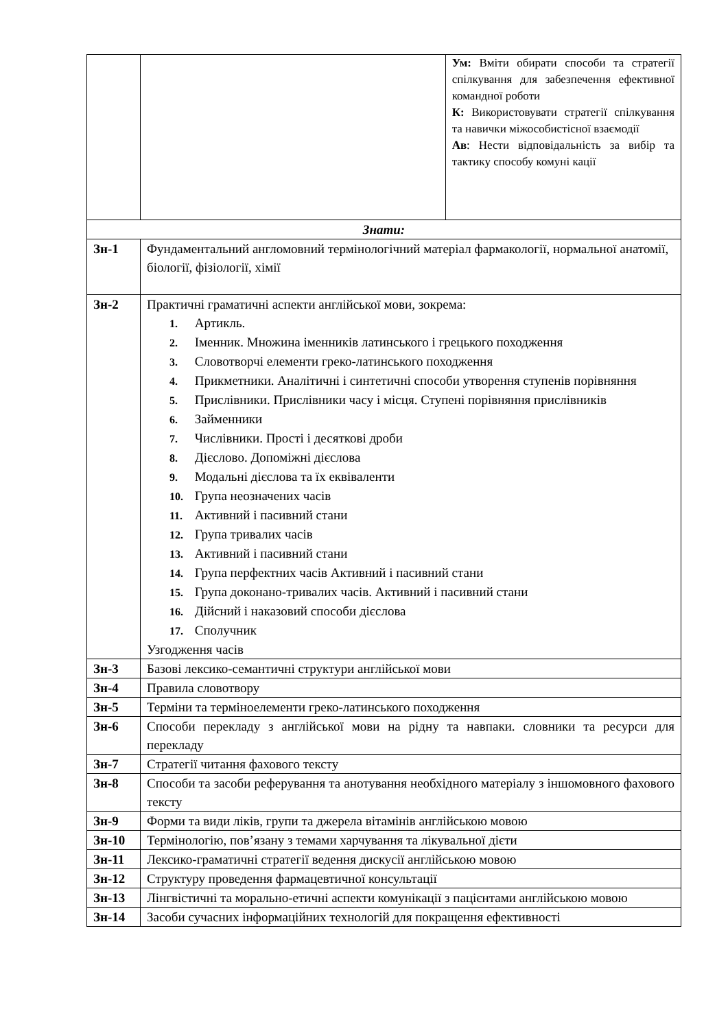| | | Ум: Вміти обирати способи та стратегії спілкування для забезпечення ефективної командної роботи К: Використовувати стратегії спілкування та навички міжособистісної взаємодії Ав : Нести відповідальність за вибір та тактику способу комуні кації |
| Знати: | | |
| Зн-1 | Фундаментальний англомовний термінологічний матеріал фармакології, нормальної анатомії, біології, фізіології, хімії | |
| Зн-2 | Практичні граматичні аспекти англійської мови, зокрема: 1. Артикль. 2. Іменник. Множина іменників латинського і грецького походження 3. Словотворчі елементи греко-латинського походження 4. Прикметники. Аналітичні і синтетичні способи утворення ступенів порівняння 5. Прислівники. Прислівники часу і місця. Ступені порівняння прислівників 6. Займенники 7. Числівники. Прості і десяткові дроби 8. Дієслово. Допоміжні дієслова 9. Модальні дієслова та їх еквіваленти 10. Група неозначених часів 11. Активний і пасивний стани 12. Група тривалих часів 13. Активний і пасивний стани 14. Група перфектних часів Активний і пасивний стани 15. Група доконано-тривалих часів. Активний і пасивний стани 16. Дійсний і наказовий способи дієслова 17. Сполучник Узгодження часів | |
| Зн-3 | Базові лексико-семантичні структури англійської мови | |
| Зн-4 | Правила словотвору | |
| Зн-5 | Терміни та терміноелементи греко-латинського походження | |
| Зн-6 | Способи перекладу з англійської мови на рідну та навпаки. словники та ресурси для перекладу | |
| Зн-7 | Стратегії читання фахового тексту | |
| Зн-8 | Способи та засоби реферування та анотування необхідного матеріалу з іншомовного фахового тексту | |
| Зн-9 | Форми та види ліків, групи та джерела вітамінів англійською мовою | |
| Зн-10 | Термінологію, пов’язану з темами харчування та лікувальної дієти | |
| Зн-11 | Лексико-граматичні стратегії ведення дискусії англійською мовою | |
| Зн-12 | Структуру проведення фармацевтичної консультації | |
| Зн-13 | Лінгвістичні та морально-етичні аспекти комунікації з пацієнтами англійською мовою | |
| Зн-14 | Засоби сучасних інформаційних технологій для покращення ефективності | |